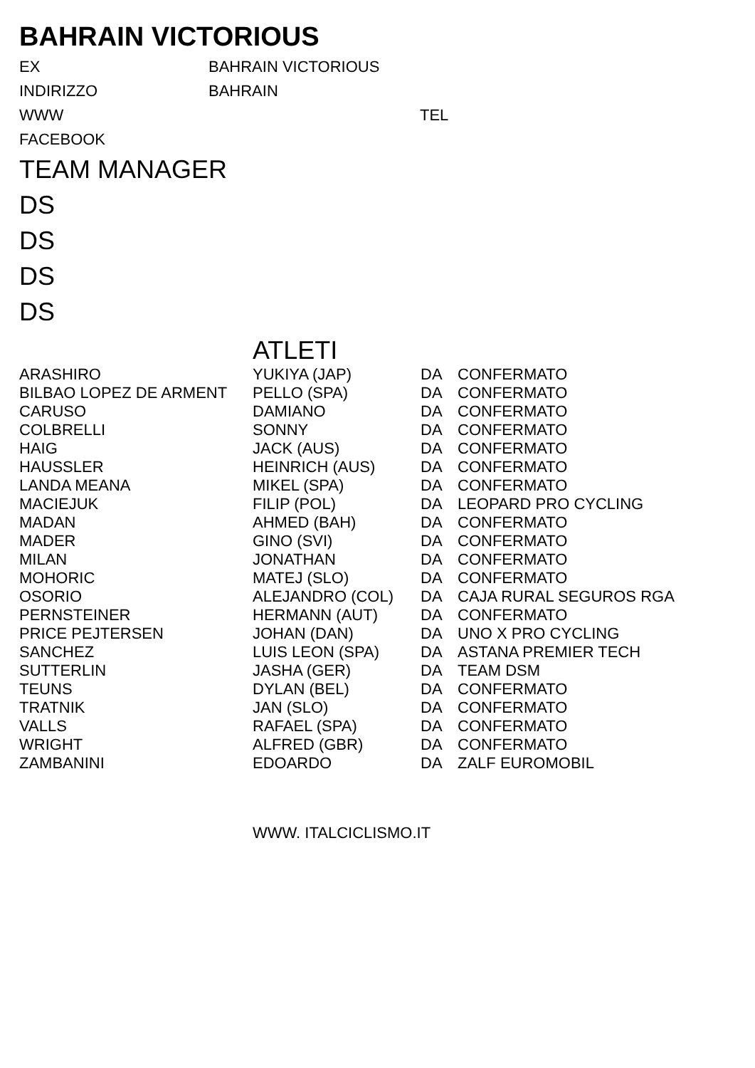BAHRAIN VICTORIOUS
EX BAHRAIN VICTORIOUS
INDIRIZZO BAHRAIN
WWW TEL
FACEBOOK
TEAM MANAGER
DS
DS
DS
DS
ATLETI
| ARASHIRO | YUKIYA (JAP) | DA | CONFERMATO |
| BILBAO LOPEZ DE ARMENT | PELLO (SPA) | DA | CONFERMATO |
| CARUSO | DAMIANO | DA | CONFERMATO |
| COLBRELLI | SONNY | DA | CONFERMATO |
| HAIG | JACK (AUS) | DA | CONFERMATO |
| HAUSSLER | HEINRICH (AUS) | DA | CONFERMATO |
| LANDA MEANA | MIKEL (SPA) | DA | CONFERMATO |
| MACIEJUK | FILIP (POL) | DA | LEOPARD PRO CYCLING |
| MADAN | AHMED (BAH) | DA | CONFERMATO |
| MADER | GINO (SVI) | DA | CONFERMATO |
| MILAN | JONATHAN | DA | CONFERMATO |
| MOHORIC | MATEJ (SLO) | DA | CONFERMATO |
| OSORIO | ALEJANDRO (COL) | DA | CAJA RURAL SEGUROS RGA |
| PERNSTEINER | HERMANN (AUT) | DA | CONFERMATO |
| PRICE PEJTERSEN | JOHAN (DAN) | DA | UNO X PRO CYCLING |
| SANCHEZ | LUIS LEON (SPA) | DA | ASTANA PREMIER TECH |
| SUTTERLIN | JASHA (GER) | DA | TEAM DSM |
| TEUNS | DYLAN (BEL) | DA | CONFERMATO |
| TRATNIK | JAN (SLO) | DA | CONFERMATO |
| VALLS | RAFAEL (SPA) | DA | CONFERMATO |
| WRIGHT | ALFRED (GBR) | DA | CONFERMATO |
| ZAMBANINI | EDOARDO | DA | ZALF EUROMOBIL |
WWW. ITALCICLISMO.IT